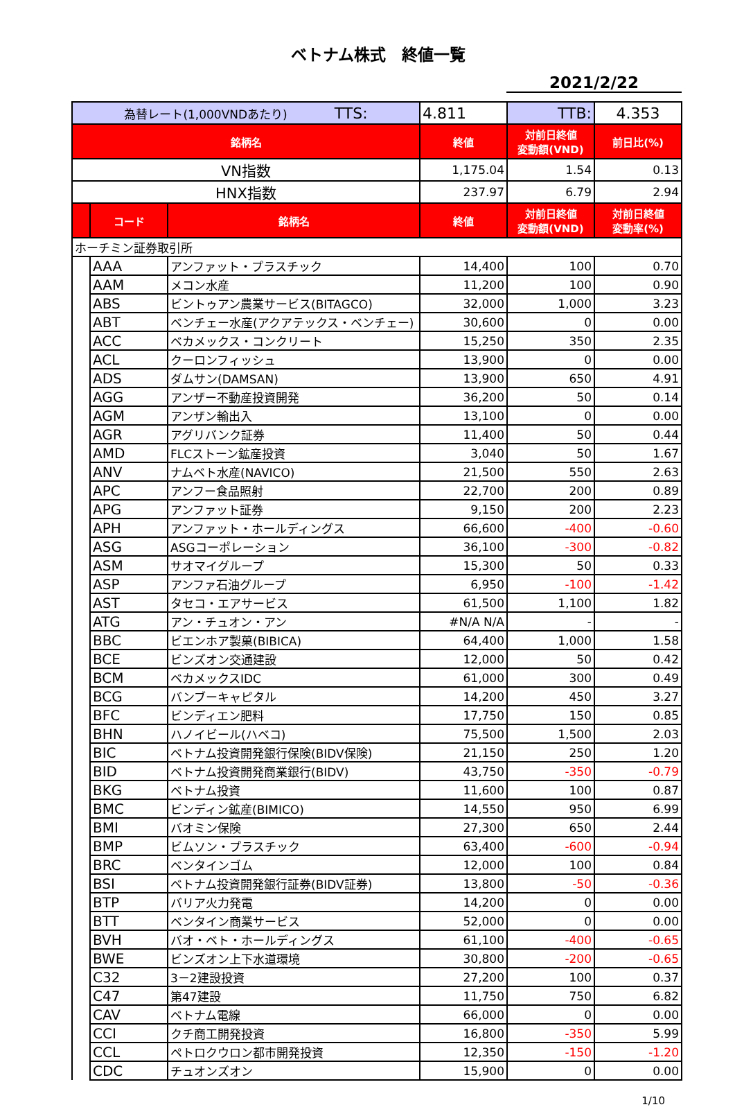ベトナム株式　終値一覧
2021/2/22
| 為替レート(1,000VNDあたり) TTS: | | | 4.811 | TTB: | 4.353 |
| 銘柄名 | | | 終値 | 対前日終値 変動額(VND) | 前日比(%) |
| VN指数 | | | 1,175.04 | 1.54 | 0.13 |
| HNX指数 | | | 237.97 | 6.79 | 2.94 |
| | コード | 銘柄名 | 終値 | 対前日終値 変動額(VND) | 対前日終値 変動率(%) |
| ホーチミン証券取引所 | | | | | |
| | AAA | アンファット・プラスチック | 14,400 | 100 | 0.70 |
| | AAM | メコン水産 | 11,200 | 100 | 0.90 |
| | ABS | ビントゥアン農業サービス(BITAGCO) | 32,000 | 1,000 | 3.23 |
| | ABT | ベンチェー水産(アクアテックス・ベンチェー) | 30,600 | 0 | 0.00 |
| | ACC | ベカメックス・コンクリート | 15,250 | 350 | 2.35 |
| | ACL | クーロンフィッシュ | 13,900 | 0 | 0.00 |
| | ADS | ダムサン(DAMSAN) | 13,900 | 650 | 4.91 |
| | AGG | アンザー不動産投資開発 | 36,200 | 50 | 0.14 |
| | AGM | アンザン輸出入 | 13,100 | 0 | 0.00 |
| | AGR | アグリバンク証券 | 11,400 | 50 | 0.44 |
| | AMD | FLCストーン鉱産投資 | 3,040 | 50 | 1.67 |
| | ANV | ナムベト水産(NAVICO) | 21,500 | 550 | 2.63 |
| | APC | アンフー食品照射 | 22,700 | 200 | 0.89 |
| | APG | アンファット証券 | 9,150 | 200 | 2.23 |
| | APH | アンファット・ホールディングス | 66,600 | -400 | -0.60 |
| | ASG | ASGコーポレーション | 36,100 | -300 | -0.82 |
| | ASM | サオマイグループ | 15,300 | 50 | 0.33 |
| | ASP | アンファ石油グループ | 6,950 | -100 | -1.42 |
| | AST | タセコ・エアサービス | 61,500 | 1,100 | 1.82 |
| | ATG | アン・チュオン・アン | #N/A N/A | - | - |
| | BBC | ビエンホア製菓(BIBICA) | 64,400 | 1,000 | 1.58 |
| | BCE | ビンズオン交通建設 | 12,000 | 50 | 0.42 |
| | BCM | ベカメックスIDC | 61,000 | 300 | 0.49 |
| | BCG | バンブーキャピタル | 14,200 | 450 | 3.27 |
| | BFC | ビンディエン肥料 | 17,750 | 150 | 0.85 |
| | BHN | ハノイビール(ハベコ) | 75,500 | 1,500 | 2.03 |
| | BIC | ベトナム投資開発銀行保険(BIDV保険) | 21,150 | 250 | 1.20 |
| | BID | ベトナム投資開発商業銀行(BIDV) | 43,750 | -350 | -0.79 |
| | BKG | ベトナム投資 | 11,600 | 100 | 0.87 |
| | BMC | ビンディン鉱産(BIMICO) | 14,550 | 950 | 6.99 |
| | BMI | バオミン保険 | 27,300 | 650 | 2.44 |
| | BMP | ビムソン・プラスチック | 63,400 | -600 | -0.94 |
| | BRC | ベンタインゴム | 12,000 | 100 | 0.84 |
| | BSI | ベトナム投資開発銀行証券(BIDV証券) | 13,800 | -50 | -0.36 |
| | BTP | バリア火力発電 | 14,200 | 0 | 0.00 |
| | BTT | ベンタイン商業サービス | 52,000 | 0 | 0.00 |
| | BVH | バオ・ベト・ホールディングス | 61,100 | -400 | -0.65 |
| | BWE | ビンズオン上下水道環境 | 30,800 | -200 | -0.65 |
| | C32 | 3－2建設投資 | 27,200 | 100 | 0.37 |
| | C47 | 第47建設 | 11,750 | 750 | 6.82 |
| | CAV | ベトナム電線 | 66,000 | 0 | 0.00 |
| | CCI | クチ商工開発投資 | 16,800 | -350 | 5.99 |
| | CCL | ペトロクウロン都市開発投資 | 12,350 | -150 | -1.20 |
| | CDC | チュオンズオン | 15,900 | 0 | 0.00 |
1/10